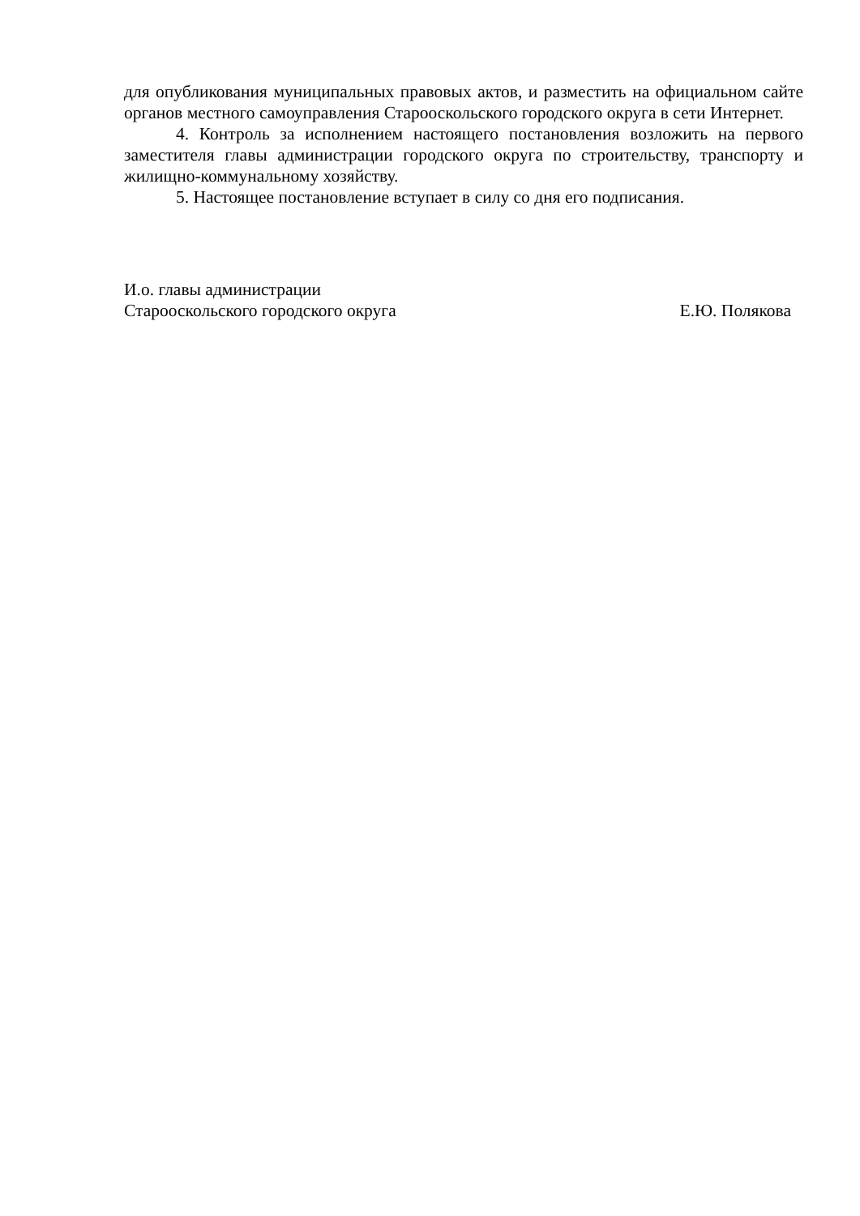для опубликования муниципальных правовых актов, и разместить на официальном сайте органов местного самоуправления Старооскольского городского округа в сети Интернет.
4. Контроль за исполнением настоящего постановления возложить на первого заместителя главы администрации городского округа по строительству, транспорту и жилищно-коммунальному хозяйству.
5. Настоящее постановление вступает в силу со дня его подписания.
И.о. главы администрации
Старооскольского городского округа Е.Ю. Полякова